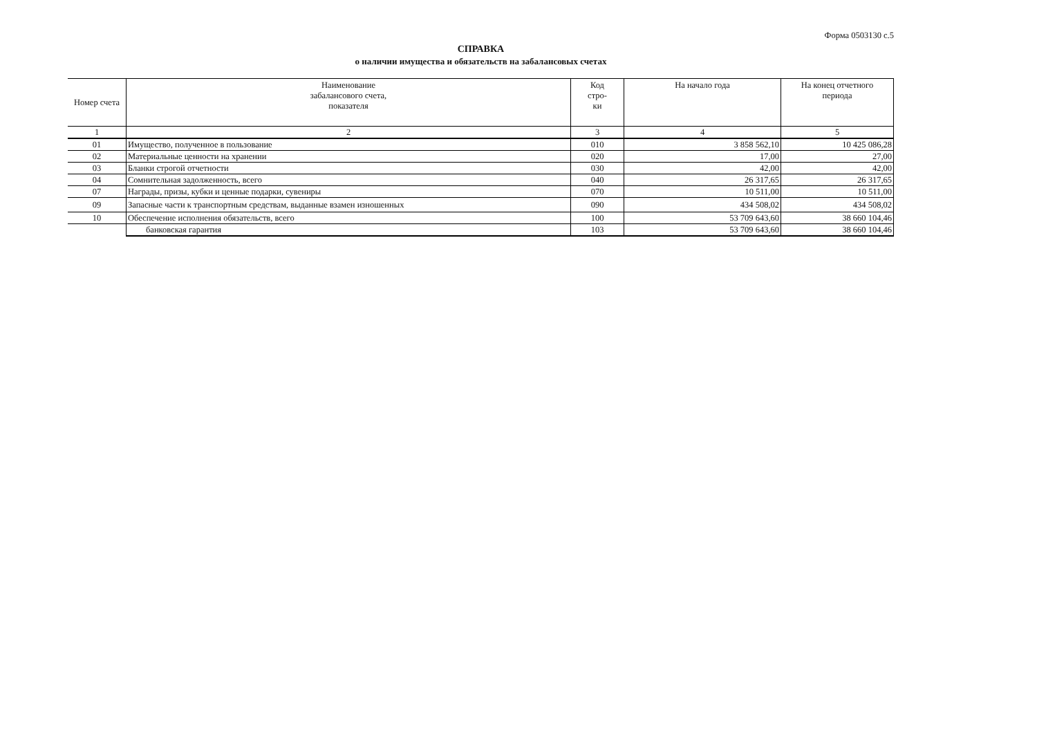Форма 0503130 с.5
СПРАВКА
о наличии имущества и обязательств на забалансовых счетах
| Номер счета | Наименование забалансового счета, показателя | Код стро- ки | На начало года | На конец отчетного периода |
| --- | --- | --- | --- | --- |
| 1 | 2 | 3 | 4 | 5 |
| 01 | Имущество, полученное в пользование | 010 | 3 858 562,10 | 10 425 086,28 |
| 02 | Материальные ценности на хранении | 020 | 17,00 | 27,00 |
| 03 | Бланки строгой отчетности | 030 | 42,00 | 42,00 |
| 04 | Сомнительная задолженность, всего | 040 | 26 317,65 | 26 317,65 |
| 07 | Награды, призы, кубки и ценные подарки, сувениры | 070 | 10 511,00 | 10 511,00 |
| 09 | Запасные части к транспортным средствам, выданные взамен изношенных | 090 | 434 508,02 | 434 508,02 |
| 10 | Обеспечение исполнения обязательств, всего | 100 | 53 709 643,60 | 38 660 104,46 |
| | банковская гарантия | 103 | 53 709 643,60 | 38 660 104,46 |